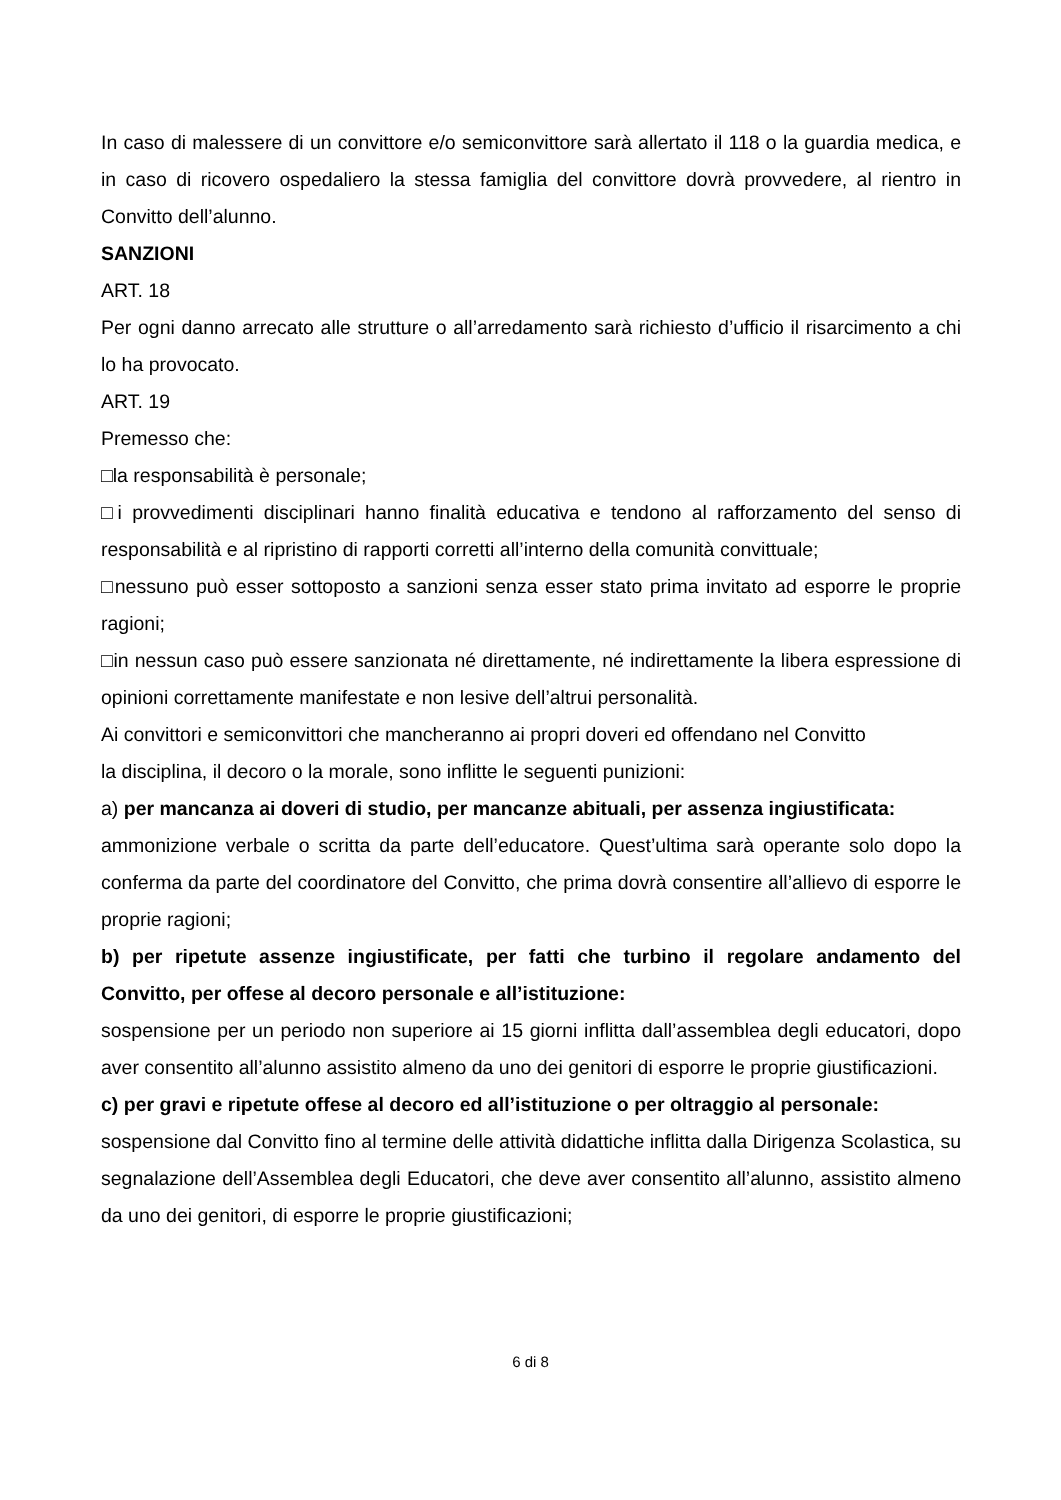In caso di malessere di un convittore e/o semiconvittore sarà allertato il 118 o la guardia medica, e in caso di ricovero ospedaliero la stessa famiglia del convittore dovrà provvedere, al rientro in Convitto dell’alunno.
SANZIONI
ART. 18
Per ogni danno arrecato alle strutture o all’arredamento sarà richiesto d’ufficio il risarcimento a chi lo ha provocato.
ART. 19
Premesso che:
□la responsabilità è personale;
□i provvedimenti disciplinari hanno finalità educativa e tendono al rafforzamento del senso di responsabilità e al ripristino di rapporti corretti all’interno della comunità convittuale;
□nessuno può esser sottoposto a sanzioni senza esser stato prima invitato ad esporre le proprie ragioni;
□in nessun caso può essere sanzionata né direttamente, né indirettamente la libera espressione di opinioni correttamente manifestate e non lesive dell’altrui personalità.
Ai convittori e semiconvittori che mancheranno ai propri doveri ed offendano nel Convitto
la disciplina, il decoro o la morale, sono inflitte le seguenti punizioni:
a) per mancanza ai doveri di studio, per mancanze abituali, per assenza ingiustificata:
ammonizione verbale o scritta da parte dell’educatore. Quest’ultima sarà operante solo dopo la conferma da parte del coordinatore del Convitto, che prima dovrà consentire all’allievo di esporre le proprie ragioni;
b) per ripetute assenze ingiustificate, per fatti che turbino il regolare andamento del Convitto, per offese al decoro personale e all’istituzione:
sospensione per un periodo non superiore ai 15 giorni inflitta dall’assemblea degli educatori, dopo aver consentito all’alunno assistito almeno da uno dei genitori di esporre le proprie giustificazioni.
c) per gravi e ripetute offese al decoro ed all’istituzione o per oltraggio al personale:
sospensione dal Convitto fino al termine delle attività didattiche inflitta dalla Dirigenza Scolastica, su segnalazione dell’Assemblea degli Educatori, che deve aver consentito all’alunno, assistito almeno da uno dei genitori, di esporre le proprie giustificazioni;
6 di 8